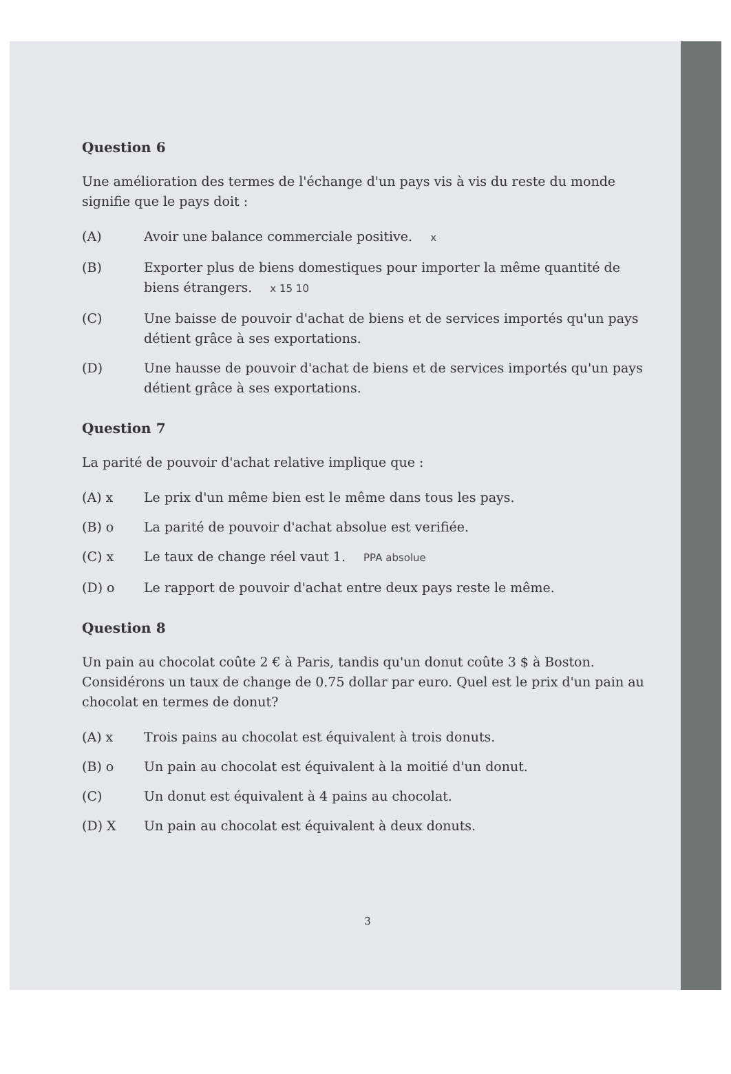Question 6
Une amélioration des termes de l'échange d'un pays vis à vis du reste du monde signifie que le pays doit :
(A) Avoir une balance commerciale positive. x
(B) Exporter plus de biens domestiques pour importer la même quantité de biens étrangers. x 15 10
(C) Une baisse de pouvoir d'achat de biens et de services importés qu'un pays détient grâce à ses exportations.
(D) Une hausse de pouvoir d'achat de biens et de services importés qu'un pays détient grâce à ses exportations.
Question 7
La parité de pouvoir d'achat relative implique que :
(A) x Le prix d'un même bien est le même dans tous les pays.
(B) o La parité de pouvoir d'achat absolue est verifiée.
(C) x Le taux de change réel vaut 1. PPA absolue
(D) o Le rapport de pouvoir d'achat entre deux pays reste le même.
Question 8
Un pain au chocolat coûte 2 € à Paris, tandis qu'un donut coûte 3 $ à Boston. Considérons un taux de change de 0.75 dollar par euro. Quel est le prix d'un pain au chocolat en termes de donut?
(A) x Trois pains au chocolat est équivalent à trois donuts.
(B) o Un pain au chocolat est équivalent à la moitié d'un donut.
(C) Un donut est équivalent à 4 pains au chocolat.
(D) X Un pain au chocolat est équivalent à deux donuts.
3